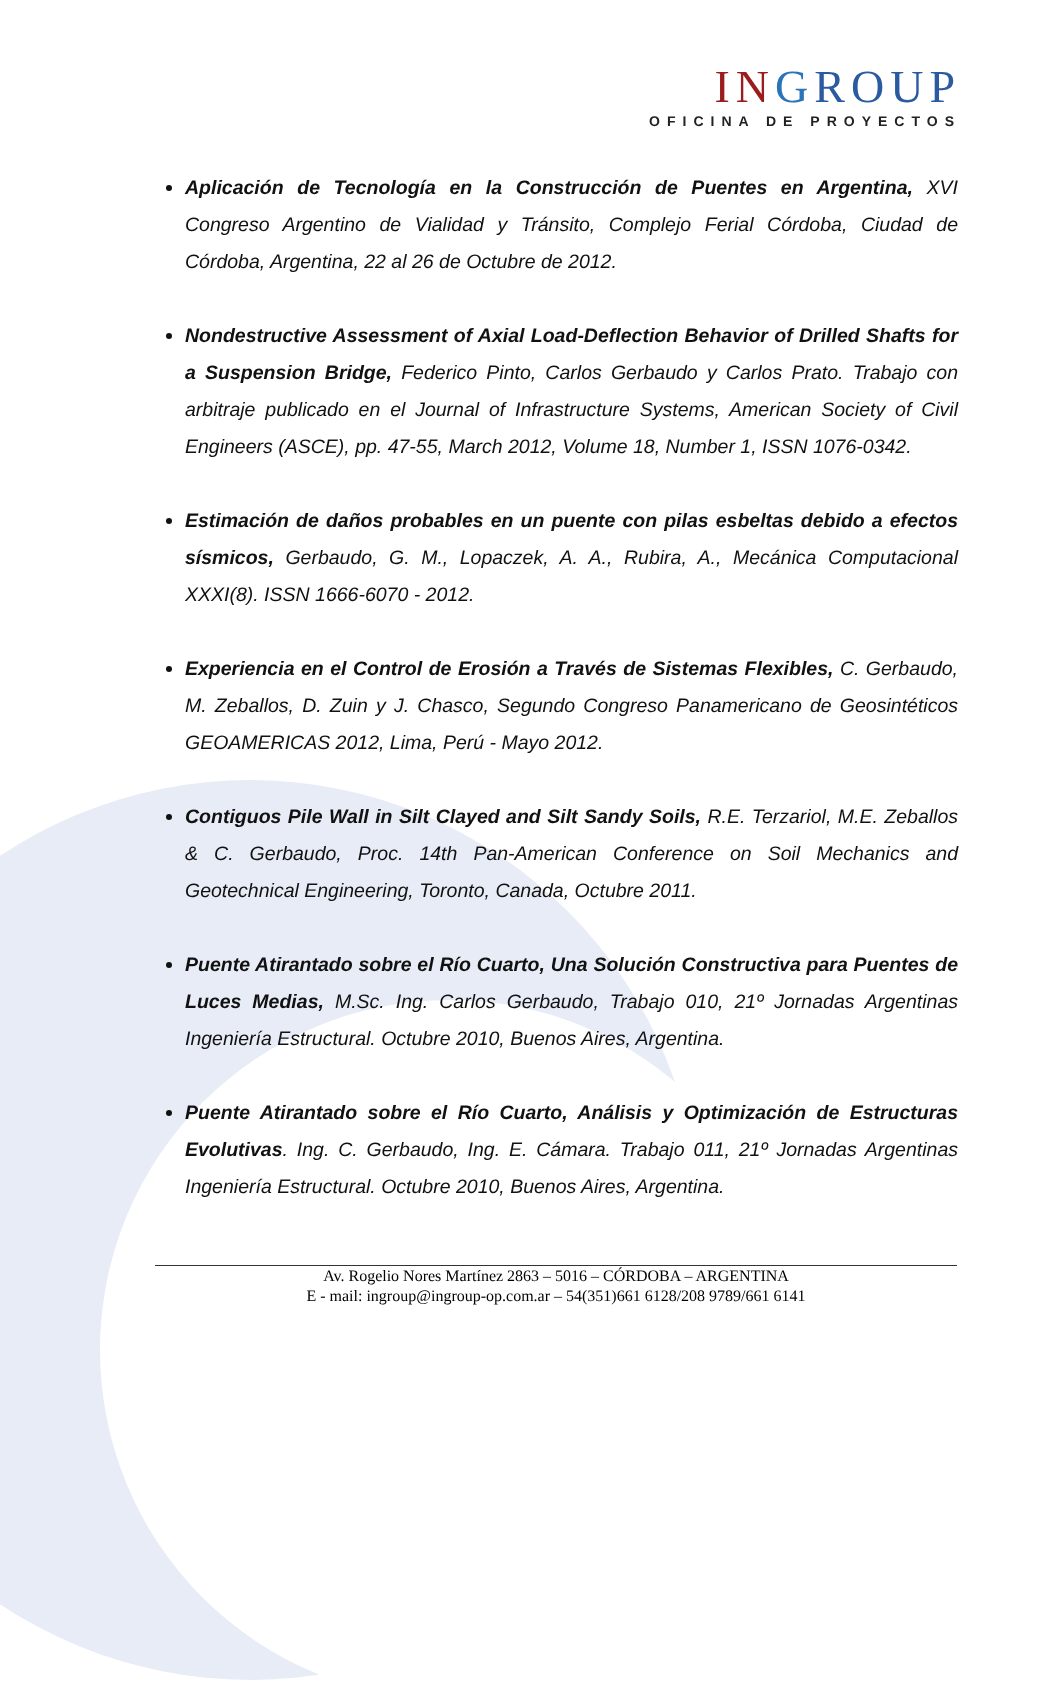IN GROUP
OFICINA DE PROYECTOS
Aplicación de Tecnología en la Construcción de Puentes en Argentina, XVI Congreso Argentino de Vialidad y Tránsito, Complejo Ferial Córdoba, Ciudad de Córdoba, Argentina, 22 al 26 de Octubre de 2012.
Nondestructive Assessment of Axial Load-Deflection Behavior of Drilled Shafts for a Suspension Bridge, Federico Pinto, Carlos Gerbaudo y Carlos Prato. Trabajo con arbitraje publicado en el Journal of Infrastructure Systems, American Society of Civil Engineers (ASCE), pp. 47-55, March 2012, Volume 18, Number 1, ISSN 1076-0342.
Estimación de daños probables en un puente con pilas esbeltas debido a efectos sísmicos, Gerbaudo, G. M., Lopaczek, A. A., Rubira, A., Mecánica Computacional XXXI(8). ISSN 1666-6070 - 2012.
Experiencia en el Control de Erosión a Través de Sistemas Flexibles, C. Gerbaudo, M. Zeballos, D. Zuin y J. Chasco, Segundo Congreso Panamericano de Geosintéticos GEOAMERICAS 2012, Lima, Perú - Mayo 2012.
Contiguos Pile Wall in Silt Clayed and Silt Sandy Soils, R.E. Terzariol, M.E. Zeballos & C. Gerbaudo, Proc. 14th Pan-American Conference on Soil Mechanics and Geotechnical Engineering, Toronto, Canada, Octubre 2011.
Puente Atirantado sobre el Río Cuarto, Una Solución Constructiva para Puentes de Luces Medias, M.Sc. Ing. Carlos Gerbaudo, Trabajo 010, 21º Jornadas Argentinas Ingeniería Estructural. Octubre 2010, Buenos Aires, Argentina.
Puente Atirantado sobre el Río Cuarto, Análisis y Optimización de Estructuras Evolutivas. Ing. C. Gerbaudo, Ing. E. Cámara. Trabajo 011, 21º Jornadas Argentinas Ingeniería Estructural. Octubre 2010, Buenos Aires, Argentina.
Av. Rogelio Nores Martínez 2863 – 5016 – CÓRDOBA – ARGENTINA
E - mail: ingroup@ingroup-op.com.ar – 54(351)661 6128/208 9789/661 6141